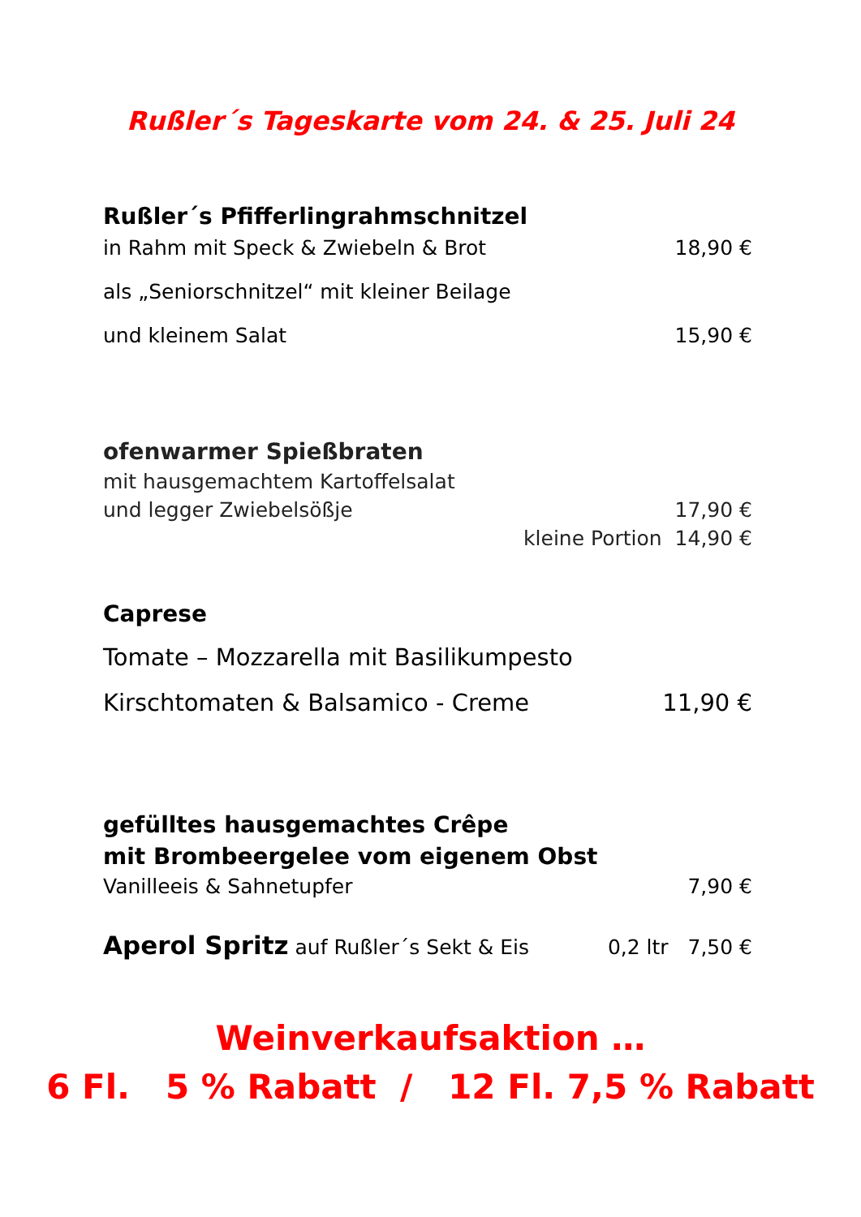Rußler´s Tageskarte vom 24. & 25. Juli 24
Rußler´s Pfifferlingrahmschnitzel
in Rahm mit Speck & Zwiebeln & Brot 18,90 €
als „Seniorschnitzel“ mit kleiner Beilage
und kleinem Salat 15,90 €
ofenwarmer Spießbraten
mit hausgemachtem Kartoffelsalat
und legger Zwiebelsößje 17,90 €
kleine Portion 14,90 €
Caprese
Tomate – Mozzarella mit Basilikumpesto
Kirschtomaten & Balsamico - Creme 11,90 €
gefülltes hausgemachtes Crêpe
mit Brombeergelee vom eigenem Obst
Vanilleeis & Sahnetupfer 7,90 €
Aperol Spritz auf Rußler´s Sekt & Eis 0,2 ltr 7,50 €
Weinverkaufsaktion …
6 Fl. 5 % Rabatt / 12 Fl. 7,5 % Rabatt